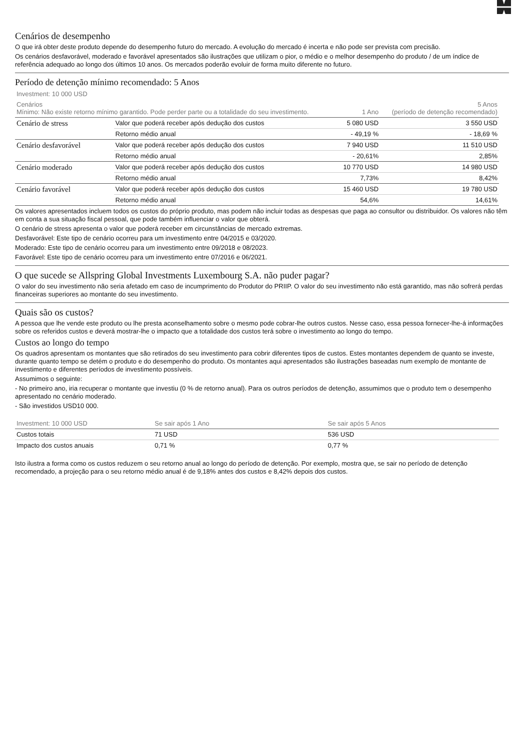Cenários de desempenho
O que irá obter deste produto depende do desempenho futuro do mercado. A evolução do mercado é incerta e não pode ser prevista com precisão.
Os cenários desfavorável, moderado e favorável apresentados são ilustrações que utilizam o pior, o médio e o melhor desempenho do produto / de um índice de referência adequado ao longo dos últimos 10 anos. Os mercados poderão evoluir de forma muito diferente no futuro.
Período de detenção mínimo recomendado: 5 Anos
| Investment: 10 000 USD | | | |
| Cenários Mínimo: Não existe retorno mínimo garantido. Pode perder parte ou a totalidade do seu investimento. | | 1 Ano | 5 Anos (período de detenção recomendado) |
| Cenário de stress | Valor que poderá receber após dedução dos custos | 5 080 USD | 3 550 USD |
| | Retorno médio anual | - 49,19 % | - 18,69 % |
| Cenário desfavorável | Valor que poderá receber após dedução dos custos | 7 940 USD | 11 510 USD |
| | Retorno médio anual | - 20,61% | 2,85% |
| Cenário moderado | Valor que poderá receber após dedução dos custos | 10 770 USD | 14 980 USD |
| | Retorno médio anual | 7,73% | 8,42% |
| Cenário favorável | Valor que poderá receber após dedução dos custos | 15 460 USD | 19 780 USD |
| | Retorno médio anual | 54,6% | 14,61% |
Os valores apresentados incluem todos os custos do próprio produto, mas podem não incluir todas as despesas que paga ao consultor ou distribuidor. Os valores não têm em conta a sua situação fiscal pessoal, que pode também influenciar o valor que obterá.
O cenário de stress apresenta o valor que poderá receber em circunstâncias de mercado extremas.
Desfavorável: Este tipo de cenário ocorreu para um investimento entre 04/2015 e 03/2020.
Moderado: Este tipo de cenário ocorreu para um investimento entre 09/2018 e 08/2023.
Favorável: Este tipo de cenário ocorreu para um investimento entre 07/2016 e 06/2021.
O que sucede se Allspring Global Investments Luxembourg S.A. não puder pagar?
O valor do seu investimento não seria afetado em caso de incumprimento do Produtor do PRIIP. O valor do seu investimento não está garantido, mas não sofrerá perdas financeiras superiores ao montante do seu investimento.
Quais são os custos?
A pessoa que lhe vende este produto ou lhe presta aconselhamento sobre o mesmo pode cobrar-lhe outros custos. Nesse caso, essa pessoa fornecer-lhe-á informações sobre os referidos custos e deverá mostrar-lhe o impacto que a totalidade dos custos terá sobre o investimento ao longo do tempo.
Custos ao longo do tempo
Os quadros apresentam os montantes que são retirados do seu investimento para cobrir diferentes tipos de custos. Estes montantes dependem de quanto se investe, durante quanto tempo se detém o produto e do desempenho do produto. Os montantes aqui apresentados são ilustrações baseadas num exemplo de montante de investimento e diferentes períodos de investimento possíveis.
Assumimos o seguinte:
- No primeiro ano, iria recuperar o montante que investiu (0 % de retorno anual). Para os outros períodos de detenção, assumimos que o produto tem o desempenho apresentado no cenário moderado.
- São investidos USD10 000.
| Investment: 10 000 USD | Se sair após 1 Ano | Se sair após 5 Anos |
| --- | --- | --- |
| Custos totais | 71 USD | 536 USD |
| Impacto dos custos anuais | 0,71 % | 0,77 % |
Isto ilustra a forma como os custos reduzem o seu retorno anual ao longo do período de detenção. Por exemplo, mostra que, se sair no período de detenção recomendado, a projeção para o seu retorno médio anual é de 9,18% antes dos custos e 8,42% depois dos custos.